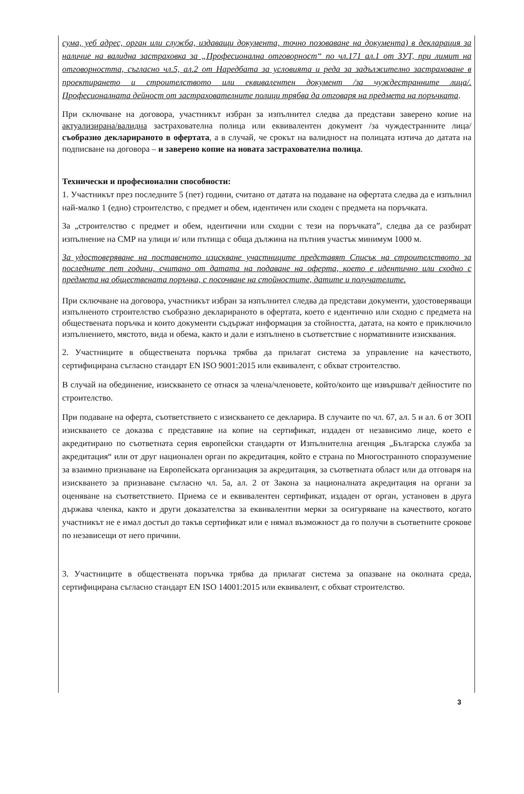сума, уеб адрес, орган или служба, издаващи документа, точно позоваване на документа) в декларация за наличие на валидна застраховка за „Професионална отговорност“ по чл.171 ал.1 от ЗУТ, при лимит на отговорността, съгласно чл.5, ал.2 от Наредбата за условията и реда за задължително застраховане в проектирането и строителството или еквивалентен документ /за чуждестранните лица/. Професионалната дейност от застрахователните полици трябва да отговаря на предмета на поръчката.
При сключване на договора, участникът избран за изпълнител следва да представи заверено копие на актуализирана/валидна застрахователна полица или еквивалентен документ /за чуждестранните лица/ съобразно декларираното в офертата, а в случай, че срокът на валидност на полицата изтича до датата на подписване на договора – и заверено копие на новата застрахователна полица.
Технически и професионални способности:
1. Участникът през последните 5 (пет) години, считано от датата на подаване на офертата следва да е изпълнил най-малко 1 (едно) строителство, с предмет и обем, идентичен или сходен с предмета на поръчката.
За „строителство с предмет и обем, идентични или сходни с тези на поръчката”, следва да се разбират изпълнение на СМР на улици и/ или пътища с обща дължина на пътния участък минимум 1000 м.
За удостоверяване на поставеното изискване участниците представят Списък на строителството за последните пет години, считано от датата на подаване на оферта, което е идентично или сходно с предмета на обществената поръчка, с посочване на стойностите, датите и получателите.
При сключване на договора, участникът избран за изпълнител следва да представи документи, удостоверяващи изпълненото строителство съобразно декларираното в офертата, което е идентично или сходно с предмета на обществената поръчка и които документи съдържат информация за стойността, датата, на която е приключило изпълнението, мястото, вида и обема, както и дали е изпълнено в съответствие с нормативните изисквания.
2. Участниците в обществената поръчка трябва да прилагат система за управление на качеството, сертифицирана съгласно стандарт EN ISO 9001:2015 или еквивалент, с обхват строителство.
В случай на обединение, изискването се отнася за члена/членовете, който/които ще извършва/т дейностите по строителство.
При подаване на оферта, съответствието с изискването се декларира. В случаите по чл. 67, ал. 5 и ал. 6 от ЗОП изискването се доказва с представяне на копие на сертификат, издаден от независимо лице, което е акредитирано по съответната серия европейски стандарти от Изпълнителна агенция „Българска служба за акредитация“ или от друг национален орган по акредитация, който е страна по Многостранното споразумение за взаимно признаване на Европейската организация за акредитация, за съответната област или да отговаря на изискването за признаване съгласно чл. 5а, ал. 2 от Закона за националната акредитация на органи за оценяване на съответствието. Приема се и еквивалентен сертификат, издаден от орган, установен в друга държава членка, както и други доказателства за еквивалентни мерки за осигуряване на качеството, когато участникът не е имал достъп до такъв сертификат или е нямал възможност да го получи в съответните срокове по независещи от него причини.
3. Участниците в обществената поръчка трябва да прилагат система за опазване на околната среда, сертифицирана съгласно стандарт EN ISO 14001:2015 или еквивалент, с обхват строителство.
3